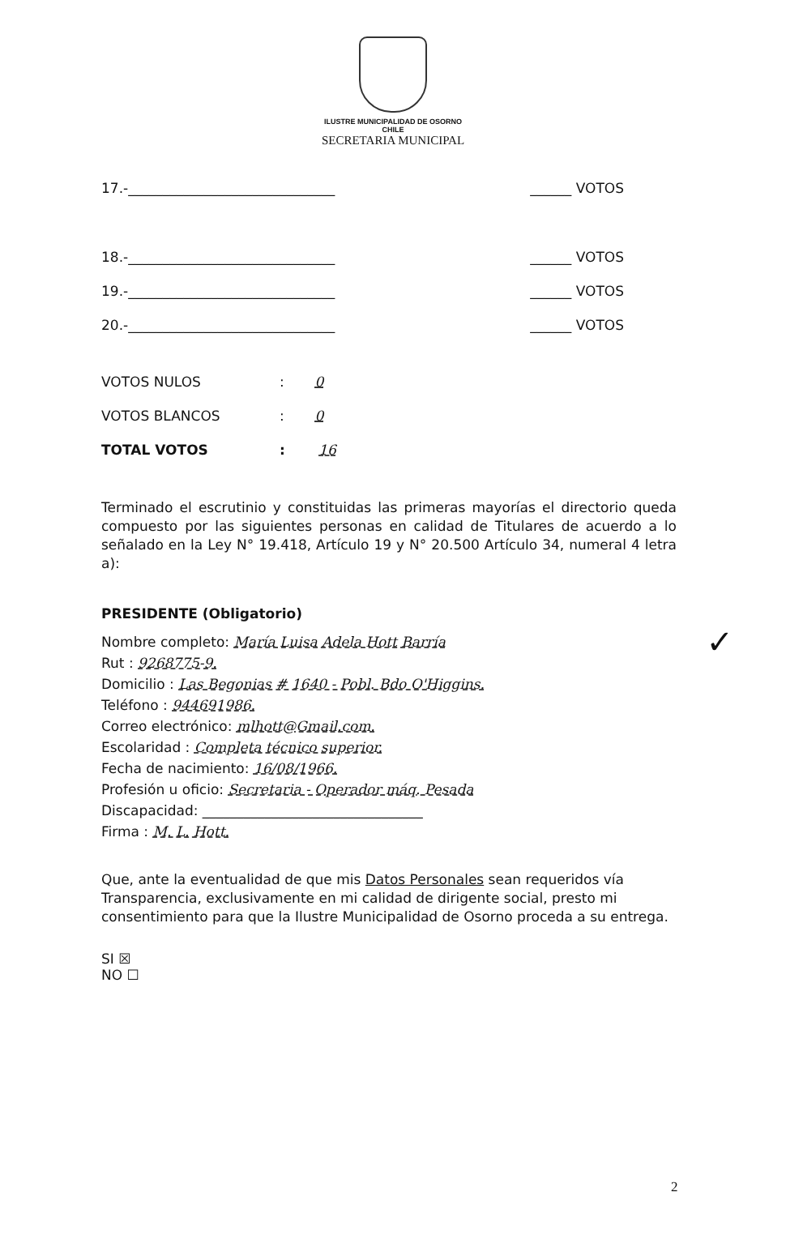ILUSTRE MUNICIPALIDAD DE OSORNO
CHILE
SECRETARIA MUNICIPAL
17.-______________________________ ______ VOTOS
18.-______________________________ ______ VOTOS
19.-______________________________ ______ VOTOS
20.-______________________________ ______ VOTOS
VOTOS NULOS: 0
VOTOS BLANCOS: 0
TOTAL VOTOS: 16
Terminado el escrutinio y constituidas las primeras mayorías el directorio queda compuesto por las siguientes personas en calidad de Titulares de acuerdo a lo señalado en la Ley N° 19.418, Artículo 19 y N° 20.500 Artículo 34, numeral 4 letra a):
PRESIDENTE (Obligatorio)
Nombre completo: María Luisa Adela Hott Barría ✓
Rut : 9268775-9.
Domicilio : Las Begonias # 1640 - Pobl. Bdo O'Higgins.
Teléfono : 944691986.
Correo electrónico: mlhott@Gmail.com.
Escolaridad : Completa técnico superior.
Fecha de nacimiento: 16/08/1966.
Profesión u oficio: Secretaria - Operador máq. Pesada
Discapacidad: ________________________________
Firma : M. L. Hott.
Que, ante la eventualidad de que mis Datos Personales sean requeridos vía Transparencia, exclusivamente en mi calidad de dirigente social, presto mi consentimiento para que la Ilustre Municipalidad de Osorno proceda a su entrega.
SI ☒
NO ☐
2